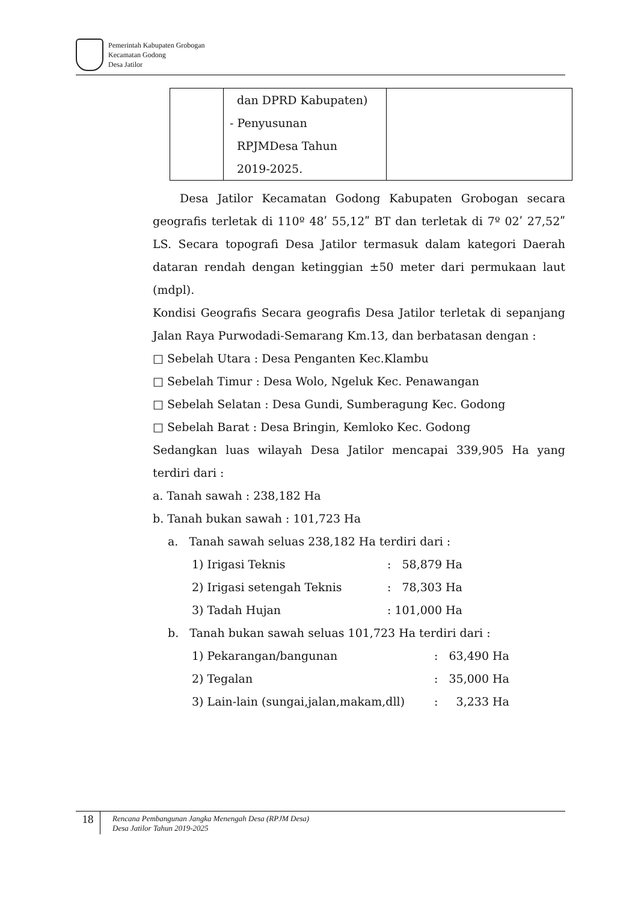Pemerintah Kabupaten Grobogan
Kecamatan Godong
Desa Jatilor
| | dan DPRD Kabupaten) - Penyusunan RPJMDesa Tahun 2019-2025. | |
Desa Jatilor Kecamatan Godong Kabupaten Grobogan secara geografis terletak di 110º 48ʹ 55,12ʺ BT dan terletak di 7º 02ʹ 27,52ʺ LS. Secara topografi Desa Jatilor termasuk dalam kategori Daerah dataran rendah dengan ketinggian ±50 meter dari permukaan laut (mdpl).
Kondisi Geografis Secara geografis Desa Jatilor terletak di sepanjang Jalan Raya Purwodadi-Semarang Km.13, dan berbatasan dengan :
□ Sebelah Utara : Desa Penganten Kec.Klambu
□ Sebelah Timur : Desa Wolo, Ngeluk Kec. Penawangan
□ Sebelah Selatan : Desa Gundi, Sumberagung Kec. Godong
□ Sebelah Barat : Desa Bringin, Kemloko Kec. Godong
Sedangkan luas wilayah Desa Jatilor mencapai 339,905 Ha yang terdiri dari :
a. Tanah sawah : 238,182 Ha
b. Tanah bukan sawah : 101,723 Ha
a. Tanah sawah seluas 238,182 Ha terdiri dari :
1) Irigasi Teknis: 58,879 Ha
2) Irigasi setengah Teknis: 78,303 Ha
3) Tadah Hujan: 101,000 Ha
b. Tanah bukan sawah seluas 101,723 Ha terdiri dari :
1) Pekarangan/bangunan: 63,490 Ha
2) Tegalan: 35,000 Ha
3) Lain-lain (sungai,jalan,makam,dll): 3,233 Ha
18
Rencana Pembangunan Jangka Menengah Desa (RPJM Desa)
Desa Jatilor Tahun 2019-2025